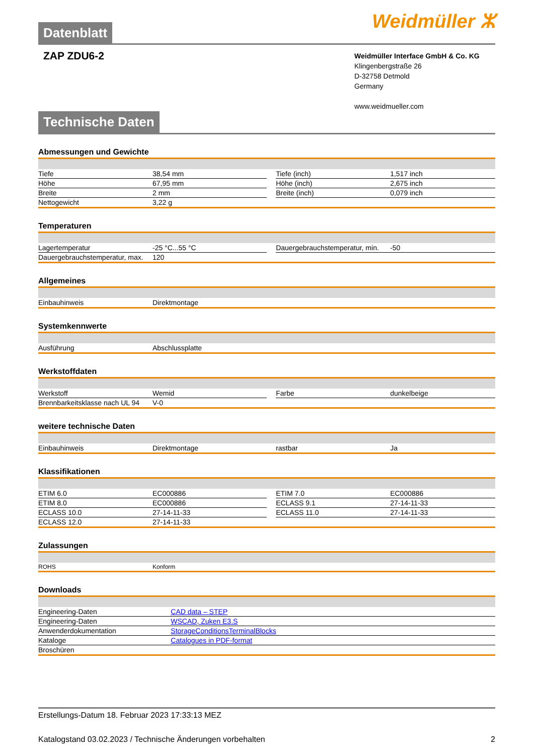Datenblatt
Weidmüller ⵣ
ZAP ZDU6-2
Weidmüller Interface GmbH & Co. KG
Klingenbergstraße 26
D-32758 Detmold
Germany
www.weidmueller.com
Technische Daten
Abmessungen und Gewichte
| Tiefe | 38,54 mm | | Tiefe (inch) | 1,517 inch |
| Höhe | 67,95 mm | | Höhe (inch) | 2,675 inch |
| Breite | 2 mm | | Breite (inch) | 0,079 inch |
| Nettogewicht | 3,22 g | | | |
Temperaturen
| Lagertemperatur | -25 °C...55 °C | | Dauergebrauchstemperatur, min. | -50 |
| Dauergebrauchstemperatur, max. | 120 | | | |
Allgemeines
| Einbauhinweis | Direktmontage | | | |
Systemkennwerte
| Ausführung | Abschlussplatte | | | |
Werkstoffdaten
| Werkstoff | Wemid | | Farbe | dunkelbeige |
| Brennbarkeitsklasse nach UL 94 | V-0 | | | |
weitere technische Daten
| Einbauhinweis | Direktmontage | | rastbar | Ja |
Klassifikationen
| ETIM 6.0 | EC000886 | | ETIM 7.0 | EC000886 |
| ETIM 8.0 | EC000886 | | ECLASS 9.1 | 27-14-11-33 |
| ECLASS 10.0 | 27-14-11-33 | | ECLASS 11.0 | 27-14-11-33 |
| ECLASS 12.0 | 27-14-11-33 | | | |
Zulassungen
| ROHS | Konform | | | |
Downloads
| Engineering-Daten | CAD data – STEP |
| Engineering-Daten | WSCAD, Zuken E3.S |
| Anwenderdokumentation | StorageConditionsTerminalBlocks |
| Kataloge | Catalogues in PDF-format |
| Broschüren | |
Erstellungs-Datum 18. Februar 2023 17:33:13 MEZ
Katalogstand 03.02.2023 / Technische Änderungen vorbehalten 2